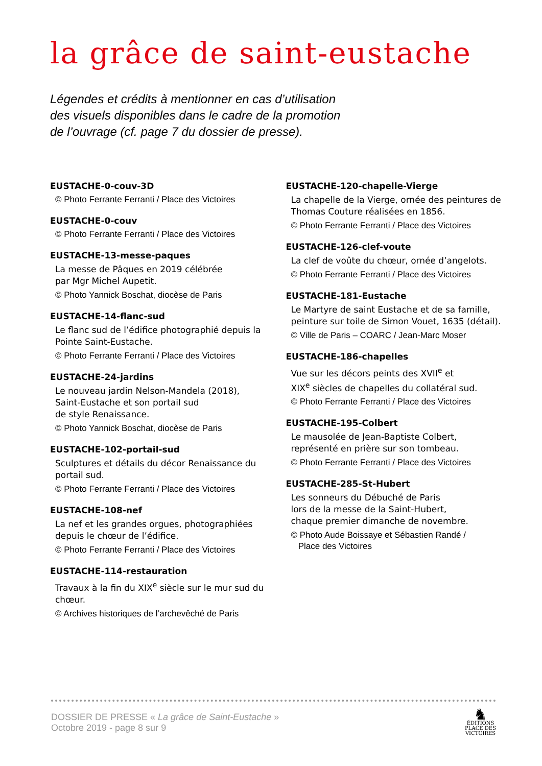la grâce de saint-eustache
Légendes et crédits à mentionner en cas d’utilisation
des visuels disponibles dans le cadre de la promotion
de l’ouvrage (cf. page 7 du dossier de presse).
EUSTACHE-0-couv-3D
© Photo Ferrante Ferranti / Place des Victoires
EUSTACHE-0-couv
© Photo Ferrante Ferranti / Place des Victoires
EUSTACHE-13-messe-paques
La messe de Pâques en 2019 célébrée
par Mgr Michel Aupetit.
© Photo Yannick Boschat, diocèse de Paris
EUSTACHE-14-flanc-sud
Le flanc sud de l’édifice photographié depuis la Pointe Saint-Eustache.
© Photo Ferrante Ferranti / Place des Victoires
EUSTACHE-24-jardins
Le nouveau jardin Nelson-Mandela (2018),
Saint-Eustache et son portail sud
de style Renaissance.
© Photo Yannick Boschat, diocèse de Paris
EUSTACHE-102-portail-sud
Sculptures et détails du décor Renaissance du portail sud.
© Photo Ferrante Ferranti / Place des Victoires
EUSTACHE-108-nef
La nef et les grandes orgues, photographiées depuis le chœur de l’édifice.
© Photo Ferrante Ferranti / Place des Victoires
EUSTACHE-114-restauration
Travaux à la fin du XIX<sup>e</sup> siècle sur le mur sud du chœur.
© Archives historiques de l’archevêché de Paris
EUSTACHE-120-chapelle-Vierge
La chapelle de la Vierge, ornée des peintures de Thomas Couture réalisées en 1856.
© Photo Ferrante Ferranti / Place des Victoires
EUSTACHE-126-clef-voute
La clef de voûte du chœur, ornée d’angelots.
© Photo Ferrante Ferranti / Place des Victoires
EUSTACHE-181-Eustache
Le Martyre de saint Eustache et de sa famille, peinture sur toile de Simon Vouet, 1635 (détail).
© Ville de Paris – COARC / Jean-Marc Moser
EUSTACHE-186-chapelles
Vue sur les décors peints des XVII<sup>e</sup> et
XIX<sup>e</sup> siècles de chapelles du collatéral sud.
© Photo Ferrante Ferranti / Place des Victoires
EUSTACHE-195-Colbert
Le mausolée de Jean-Baptiste Colbert, représenté en prière sur son tombeau.
© Photo Ferrante Ferranti / Place des Victoires
EUSTACHE-285-St-Hubert
Les sonneurs du Débuché de Paris
lors de la messe de la Saint-Hubert,
chaque premier dimanche de novembre.
© Photo Aude Boissaye et Sébastien Randé /
Place des Victoires
DOSSIER DE PRESSE « La grâce de Saint-Eustache »
Octobre 2019 - page 8 sur 9
♞
ÉDITIONS
PLACE DES
VICTOIRES